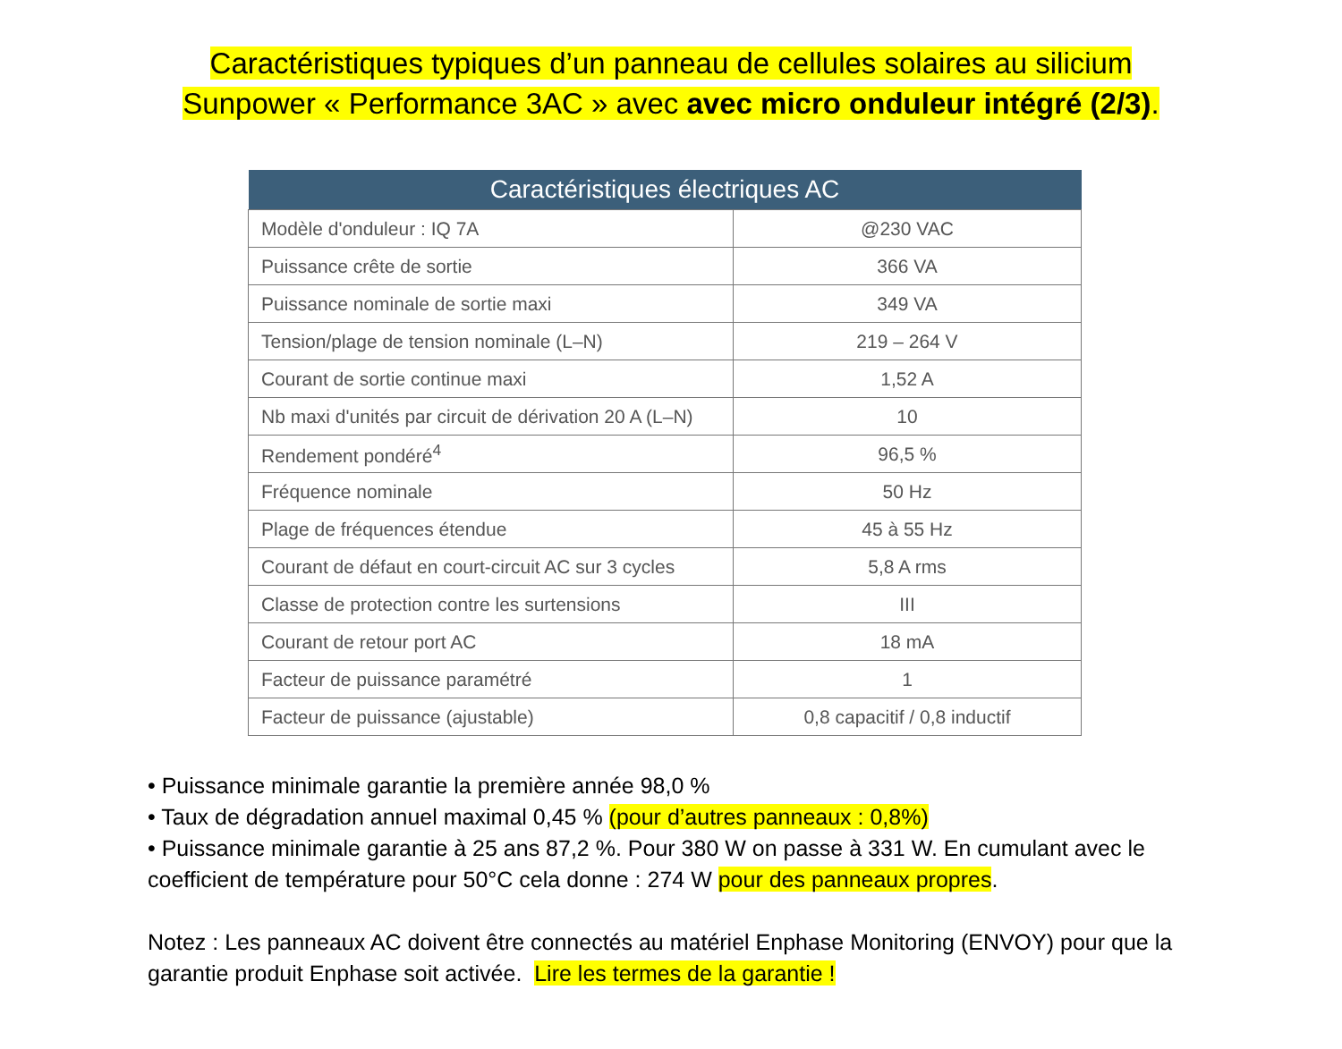Caractéristiques typiques d’un panneau de cellules solaires au silicium
Sunpower « Performance 3AC » avec avec micro onduleur intégré (2/3).
| Caractéristiques électriques AC | |
| --- | --- |
| Modèle d'onduleur : IQ 7A | @230 VAC |
| Puissance crête de sortie | 366 VA |
| Puissance nominale de sortie maxi | 349 VA |
| Tension/plage de tension nominale (L–N) | 219 – 264 V |
| Courant de sortie continue maxi | 1,52 A |
| Nb maxi d'unités par circuit de dérivation 20 A (L–N) | 10 |
| Rendement pondéré<sup>4</sup> | 96,5 % |
| Fréquence nominale | 50 Hz |
| Plage de fréquences étendue | 45 à 55 Hz |
| Courant de défaut en court-circuit AC sur 3 cycles | 5,8 A rms |
| Classe de protection contre les surtensions | III |
| Courant de retour port AC | 18 mA |
| Facteur de puissance paramétré | 1 |
| Facteur de puissance (ajustable) | 0,8 capacitif / 0,8 inductif |
• Puissance minimale garantie la première année 98,0 %
• Taux de dégradation annuel maximal 0,45 % (pour d’autres panneaux : 0,8%)
• Puissance minimale garantie à 25 ans 87,2 %. Pour 380 W on passe à 331 W. En cumulant avec le coefficient de température pour 50°C cela donne : 274 W pour des panneaux propres.
Notez : Les panneaux AC doivent être connectés au matériel Enphase Monitoring (ENVOY) pour que la garantie produit Enphase soit activée. Lire les termes de la garantie !